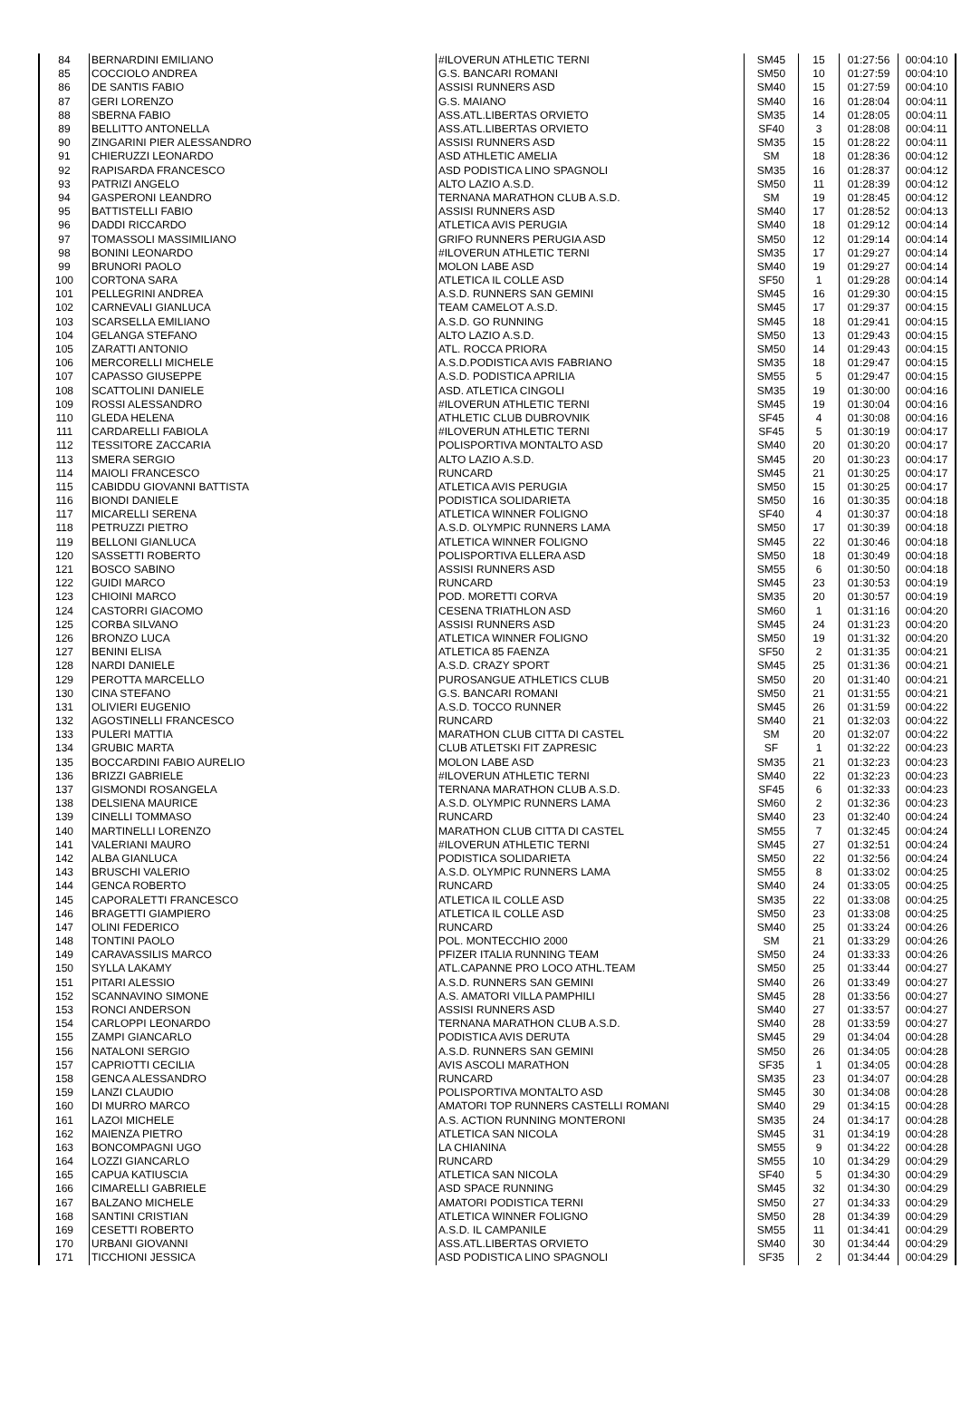| 84 | BERNARDINI EMILIANO | #ILOVERUN ATHLETIC TERNI | SM45 | 15 | 01:27:56 | 00:04:10 |
| 85 | COCCIOLO ANDREA | G.S. BANCARI ROMANI | SM50 | 10 | 01:27:59 | 00:04:10 |
| 86 | DE SANTIS FABIO | ASSISI RUNNERS ASD | SM40 | 15 | 01:27:59 | 00:04:10 |
| 87 | GERI LORENZO | G.S. MAIANO | SM40 | 16 | 01:28:04 | 00:04:11 |
| 88 | SBERNA FABIO | ASS.ATL.LIBERTAS ORVIETO | SM35 | 14 | 01:28:05 | 00:04:11 |
| 89 | BELLITTO ANTONELLA | ASS.ATL.LIBERTAS ORVIETO | SF40 | 3 | 01:28:08 | 00:04:11 |
| 90 | ZINGARINI PIER ALESSANDRO | ASSISI RUNNERS ASD | SM35 | 15 | 01:28:22 | 00:04:11 |
| 91 | CHIERUZZI LEONARDO | ASD ATHLETIC AMELIA | SM | 18 | 01:28:36 | 00:04:12 |
| 92 | RAPISARDA FRANCESCO | ASD PODISTICA LINO SPAGNOLI | SM35 | 16 | 01:28:37 | 00:04:12 |
| 93 | PATRIZI ANGELO | ALTO LAZIO A.S.D. | SM50 | 11 | 01:28:39 | 00:04:12 |
| 94 | GASPERONI LEANDRO | TERNANA MARATHON CLUB A.S.D. | SM | 19 | 01:28:45 | 00:04:12 |
| 95 | BATTISTELLI FABIO | ASSISI RUNNERS ASD | SM40 | 17 | 01:28:52 | 00:04:13 |
| 96 | DADDI RICCARDO | ATLETICA AVIS PERUGIA | SM40 | 18 | 01:29:12 | 00:04:14 |
| 97 | TOMASSOLI MASSIMILIANO | GRIFO RUNNERS PERUGIA ASD | SM50 | 12 | 01:29:14 | 00:04:14 |
| 98 | BONINI LEONARDO | #ILOVERUN ATHLETIC TERNI | SM35 | 17 | 01:29:27 | 00:04:14 |
| 99 | BRUNORI PAOLO | MOLON LABE ASD | SM40 | 19 | 01:29:27 | 00:04:14 |
| 100 | CORTONA SARA | ATLETICA IL COLLE ASD | SF50 | 1 | 01:29:28 | 00:04:14 |
| 101 | PELLEGRINI ANDREA | A.S.D. RUNNERS SAN GEMINI | SM45 | 16 | 01:29:30 | 00:04:15 |
| 102 | CARNEVALI GIANLUCA | TEAM CAMELOT A.S.D. | SM45 | 17 | 01:29:37 | 00:04:15 |
| 103 | SCARSELLA EMILIANO | A.S.D. GO RUNNING | SM45 | 18 | 01:29:41 | 00:04:15 |
| 104 | GELANGA STEFANO | ALTO LAZIO A.S.D. | SM50 | 13 | 01:29:43 | 00:04:15 |
| 105 | ZARATTI ANTONIO | ATL. ROCCA PRIORA | SM50 | 14 | 01:29:43 | 00:04:15 |
| 106 | MERCORELLI MICHELE | A.S.D.PODISTICA AVIS FABRIANO | SM35 | 18 | 01:29:47 | 00:04:15 |
| 107 | CAPASSO GIUSEPPE | A.S.D. PODISTICA APRILIA | SM55 | 5 | 01:29:47 | 00:04:15 |
| 108 | SCATTOLINI DANIELE | ASD. ATLETICA CINGOLI | SM35 | 19 | 01:30:00 | 00:04:16 |
| 109 | ROSSI ALESSANDRO | #ILOVERUN ATHLETIC TERNI | SM45 | 19 | 01:30:04 | 00:04:16 |
| 110 | GLEDA HELENA | ATHLETIC CLUB DUBROVNIK | SF45 | 4 | 01:30:08 | 00:04:16 |
| 111 | CARDARELLI FABIOLA | #ILOVERUN ATHLETIC TERNI | SF45 | 5 | 01:30:19 | 00:04:17 |
| 112 | TESSITORE ZACCARIA | POLISPORTIVA MONTALTO ASD | SM40 | 20 | 01:30:20 | 00:04:17 |
| 113 | SMERA SERGIO | ALTO LAZIO A.S.D. | SM45 | 20 | 01:30:23 | 00:04:17 |
| 114 | MAIOLI FRANCESCO | RUNCARD | SM45 | 21 | 01:30:25 | 00:04:17 |
| 115 | CABIDDU GIOVANNI BATTISTA | ATLETICA AVIS PERUGIA | SM50 | 15 | 01:30:25 | 00:04:17 |
| 116 | BIONDI DANIELE | PODISTICA SOLIDARIETA | SM50 | 16 | 01:30:35 | 00:04:18 |
| 117 | MICARELLI SERENA | ATLETICA WINNER FOLIGNO | SF40 | 4 | 01:30:37 | 00:04:18 |
| 118 | PETRUZZI PIETRO | A.S.D. OLYMPIC RUNNERS LAMA | SM50 | 17 | 01:30:39 | 00:04:18 |
| 119 | BELLONI GIANLUCA | ATLETICA WINNER FOLIGNO | SM45 | 22 | 01:30:46 | 00:04:18 |
| 120 | SASSETTI ROBERTO | POLISPORTIVA ELLERA ASD | SM50 | 18 | 01:30:49 | 00:04:18 |
| 121 | BOSCO SABINO | ASSISI RUNNERS ASD | SM55 | 6 | 01:30:50 | 00:04:18 |
| 122 | GUIDI MARCO | RUNCARD | SM45 | 23 | 01:30:53 | 00:04:19 |
| 123 | CHIOINI MARCO | POD. MORETTI CORVA | SM35 | 20 | 01:30:57 | 00:04:19 |
| 124 | CASTORRI GIACOMO | CESENA TRIATHLON ASD | SM60 | 1 | 01:31:16 | 00:04:20 |
| 125 | CORBA SILVANO | ASSISI RUNNERS ASD | SM45 | 24 | 01:31:23 | 00:04:20 |
| 126 | BRONZO LUCA | ATLETICA WINNER FOLIGNO | SM50 | 19 | 01:31:32 | 00:04:20 |
| 127 | BENINI ELISA | ATLETICA 85 FAENZA | SF50 | 2 | 01:31:35 | 00:04:21 |
| 128 | NARDI DANIELE | A.S.D. CRAZY SPORT | SM45 | 25 | 01:31:36 | 00:04:21 |
| 129 | PEROTTA MARCELLO | PUROSANGUE ATHLETICS CLUB | SM50 | 20 | 01:31:40 | 00:04:21 |
| 130 | CINA STEFANO | G.S. BANCARI ROMANI | SM50 | 21 | 01:31:55 | 00:04:21 |
| 131 | OLIVIERI EUGENIO | A.S.D. TOCCO RUNNER | SM45 | 26 | 01:31:59 | 00:04:22 |
| 132 | AGOSTINELLI FRANCESCO | RUNCARD | SM40 | 21 | 01:32:03 | 00:04:22 |
| 133 | PULERI MATTIA | MARATHON CLUB CITTA DI CASTEL | SM | 20 | 01:32:07 | 00:04:22 |
| 134 | GRUBIC MARTA | CLUB ATLETSKI FIT ZAPRESIC | SF | 1 | 01:32:22 | 00:04:23 |
| 135 | BOCCARDINI FABIO AURELIO | MOLON LABE ASD | SM35 | 21 | 01:32:23 | 00:04:23 |
| 136 | BRIZZI GABRIELE | #ILOVERUN ATHLETIC TERNI | SM40 | 22 | 01:32:23 | 00:04:23 |
| 137 | GISMONDI ROSANGELA | TERNANA MARATHON CLUB A.S.D. | SF45 | 6 | 01:32:33 | 00:04:23 |
| 138 | DELSIENA MAURICE | A.S.D. OLYMPIC RUNNERS LAMA | SM60 | 2 | 01:32:36 | 00:04:23 |
| 139 | CINELLI TOMMASO | RUNCARD | SM40 | 23 | 01:32:40 | 00:04:24 |
| 140 | MARTINELLI LORENZO | MARATHON CLUB CITTA DI CASTEL | SM55 | 7 | 01:32:45 | 00:04:24 |
| 141 | VALERIANI MAURO | #ILOVERUN ATHLETIC TERNI | SM45 | 27 | 01:32:51 | 00:04:24 |
| 142 | ALBA GIANLUCA | PODISTICA SOLIDARIETA | SM50 | 22 | 01:32:56 | 00:04:24 |
| 143 | BRUSCHI VALERIO | A.S.D. OLYMPIC RUNNERS LAMA | SM55 | 8 | 01:33:02 | 00:04:25 |
| 144 | GENCA ROBERTO | RUNCARD | SM40 | 24 | 01:33:05 | 00:04:25 |
| 145 | CAPORALETTI FRANCESCO | ATLETICA IL COLLE ASD | SM35 | 22 | 01:33:08 | 00:04:25 |
| 146 | BRAGETTI GIAMPIERO | ATLETICA IL COLLE ASD | SM50 | 23 | 01:33:08 | 00:04:25 |
| 147 | OLINI FEDERICO | RUNCARD | SM40 | 25 | 01:33:24 | 00:04:26 |
| 148 | TONTINI PAOLO | POL. MONTECCHIO 2000 | SM | 21 | 01:33:29 | 00:04:26 |
| 149 | CARAVASSILIS MARCO | PFIZER ITALIA RUNNING TEAM | SM50 | 24 | 01:33:33 | 00:04:26 |
| 150 | SYLLA LAKAMY | ATL.CAPANNE PRO LOCO ATHL.TEAM | SM50 | 25 | 01:33:44 | 00:04:27 |
| 151 | PITARI ALESSIO | A.S.D. RUNNERS SAN GEMINI | SM40 | 26 | 01:33:49 | 00:04:27 |
| 152 | SCANNAVINO SIMONE | A.S. AMATORI VILLA PAMPHILI | SM45 | 28 | 01:33:56 | 00:04:27 |
| 153 | RONCI ANDERSON | ASSISI RUNNERS ASD | SM40 | 27 | 01:33:57 | 00:04:27 |
| 154 | CARLOPPI LEONARDO | TERNANA MARATHON CLUB A.S.D. | SM40 | 28 | 01:33:59 | 00:04:27 |
| 155 | ZAMPI GIANCARLO | PODISTICA AVIS DERUTA | SM45 | 29 | 01:34:04 | 00:04:28 |
| 156 | NATALONI SERGIO | A.S.D. RUNNERS SAN GEMINI | SM50 | 26 | 01:34:05 | 00:04:28 |
| 157 | CAPRIOTTI CECILIA | AVIS ASCOLI MARATHON | SF35 | 1 | 01:34:05 | 00:04:28 |
| 158 | GENCA ALESSANDRO | RUNCARD | SM35 | 23 | 01:34:07 | 00:04:28 |
| 159 | LANZI CLAUDIO | POLISPORTIVA MONTALTO ASD | SM45 | 30 | 01:34:08 | 00:04:28 |
| 160 | DI MURRO MARCO | AMATORI TOP RUNNERS CASTELLI ROMANI | SM40 | 29 | 01:34:15 | 00:04:28 |
| 161 | LAZOI MICHELE | A.S. ACTION RUNNING MONTERONI | SM35 | 24 | 01:34:17 | 00:04:28 |
| 162 | MAIENZA PIETRO | ATLETICA SAN NICOLA | SM45 | 31 | 01:34:19 | 00:04:28 |
| 163 | BONCOMPAGNI UGO | LA CHIANINA | SM55 | 9 | 01:34:22 | 00:04:28 |
| 164 | LOZZI GIANCARLO | RUNCARD | SM55 | 10 | 01:34:29 | 00:04:29 |
| 165 | CAPUA KATIUSCIA | ATLETICA SAN NICOLA | SF40 | 5 | 01:34:30 | 00:04:29 |
| 166 | CIMARELLI GABRIELE | ASD SPACE RUNNING | SM45 | 32 | 01:34:30 | 00:04:29 |
| 167 | BALZANO MICHELE | AMATORI PODISTICA TERNI | SM50 | 27 | 01:34:33 | 00:04:29 |
| 168 | SANTINI CRISTIAN | ATLETICA WINNER FOLIGNO | SM50 | 28 | 01:34:39 | 00:04:29 |
| 169 | CESETTI ROBERTO | A.S.D. IL CAMPANILE | SM55 | 11 | 01:34:41 | 00:04:29 |
| 170 | URBANI GIOVANNI | ASS.ATL.LIBERTAS ORVIETO | SM40 | 30 | 01:34:44 | 00:04:29 |
| 171 | TICCHIONI JESSICA | ASD PODISTICA LINO SPAGNOLI | SF35 | 2 | 01:34:44 | 00:04:29 |